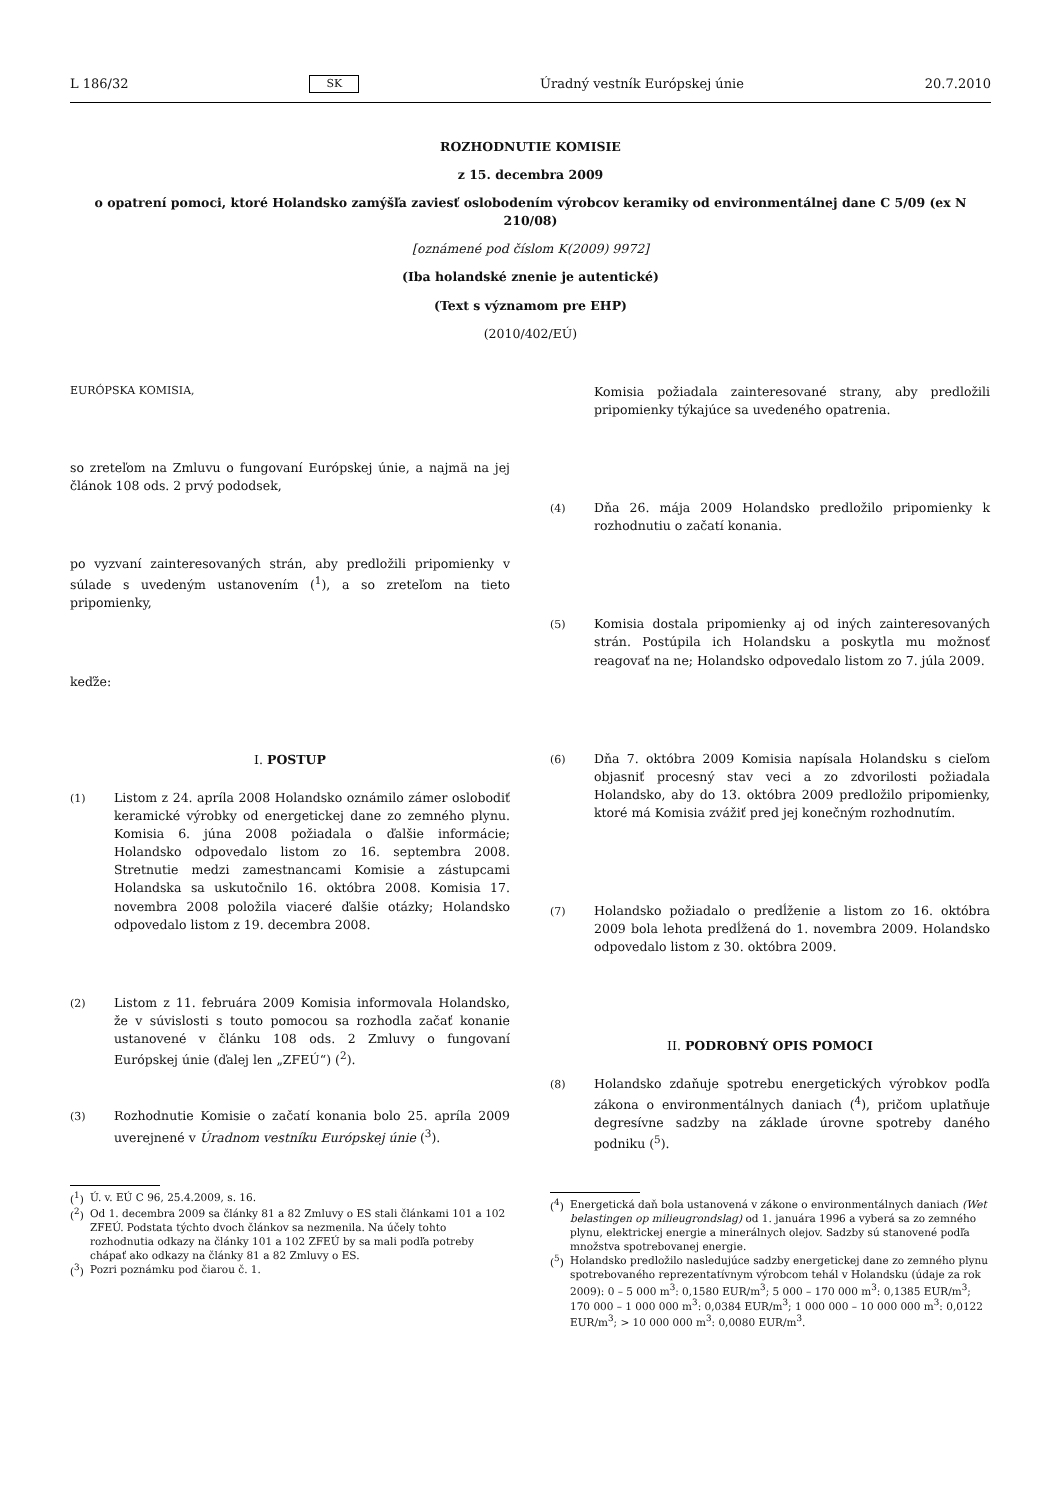L 186/32 SK Úradný vestník Európskej únie 20.7.2010
ROZHODNUTIE KOMISIE
z 15. decembra 2009
o opatrení pomoci, ktoré Holandsko zamýšľa zaviesť oslobodením výrobcov keramiky od environmentálnej dane C 5/09 (ex N 210/08)
[oznámené pod číslom K(2009) 9972]
(Iba holandské znenie je autentické)
(Text s významom pre EHP)
(2010/402/EÚ)
EURÓPSKA KOMISIA,
so zreteľom na Zmluvu o fungovaní Európskej únie, a najmä na jej článok 108 ods. 2 prvý pododsek,
po vyzvaní zainteresovaných strán, aby predložili pripomienky v súlade s uvedeným ustanovením (<sup>1</sup>), a so zreteľom na tieto pripomienky,
keďže:
I. POSTUP
(1) Listom z 24. apríla 2008 Holandsko oznámilo zámer oslobodiť keramické výrobky od energetickej dane zo zemného plynu. Komisia 6. júna 2008 požiadala o ďalšie informácie; Holandsko odpovedalo listom zo 16. septembra 2008. Stretnutie medzi zamestnancami Komisie a zástupcami Holandska sa uskutočnilo 16. októbra 2008. Komisia 17. novembra 2008 položila viaceré ďalšie otázky; Holandsko odpovedalo listom z 19. decembra 2008.
(2) Listom z 11. februára 2009 Komisia informovala Holandsko, že v súvislosti s touto pomocou sa rozhodla začať konanie ustanovené v článku 108 ods. 2 Zmluvy o fungovaní Európskej únie (ďalej len „ZFEÚ“) (<sup>2</sup>).
(3) Rozhodnutie Komisie o začatí konania bolo 25. apríla 2009 uverejnené v Úradnom vestníku Európskej únie (<sup>3</sup>).
(<sup>1</sup>) Ú. v. EÚ C 96, 25.4.2009, s. 16.
(<sup>2</sup>) Od 1. decembra 2009 sa články 81 a 82 Zmluvy o ES stali článkami 101 a 102 ZFEÚ. Podstata týchto dvoch článkov sa nezmenila. Na účely tohto rozhodnutia odkazy na články 101 a 102 ZFEÚ by sa mali podľa potreby chápať ako odkazy na články 81 a 82 Zmluvy o ES.
(<sup>3</sup>) Pozri poznámku pod čiarou č. 1.
Komisia požiadala zainteresované strany, aby predložili pripomienky týkajúce sa uvedeného opatrenia.
(4) Dňa 26. mája 2009 Holandsko predložilo pripomienky k rozhodnutiu o začatí konania.
(5) Komisia dostala pripomienky aj od iných zainteresovaných strán. Postúpila ich Holandsku a poskytla mu možnosť reagovať na ne; Holandsko odpovedalo listom zo 7. júla 2009.
(6) Dňa 7. októbra 2009 Komisia napísala Holandsku s cieľom objasniť procesný stav veci a zo zdvorilosti požiadala Holandsko, aby do 13. októbra 2009 predložilo pripomienky, ktoré má Komisia zvážiť pred jej konečným rozhodnutím.
(7) Holandsko požiadalo o predĺženie a listom zo 16. októbra 2009 bola lehota predĺžená do 1. novembra 2009. Holandsko odpovedalo listom z 30. októbra 2009.
II. PODROBNÝ OPIS POMOCI
(8) Holandsko zdaňuje spotrebu energetických výrobkov podľa zákona o environmentálnych daniach (<sup>4</sup>), pričom uplatňuje degresívne sadzby na základe úrovne spotreby daného podniku (<sup>5</sup>).
(<sup>4</sup>) Energetická daň bola ustanovená v zákone o environmentálnych daniach (Wet belastingen op milieugrondslag) od 1. januára 1996 a vyberá sa zo zemného plynu, elektrickej energie a minerálnych olejov. Sadzby sú stanovené podľa množstva spotrebovanej energie.
(<sup>5</sup>) Holandsko predložilo nasledujúce sadzby energetickej dane zo zemného plynu spotrebovaného reprezentatívnym výrobcom tehál v Holandsku (údaje za rok 2009): 0 – 5 000 m<sup>3</sup>: 0,1580 EUR/m<sup>3</sup>; 5 000 – 170 000 m<sup>3</sup>: 0,1385 EUR/m<sup>3</sup>; 170 000 – 1 000 000 m<sup>3</sup>: 0,0384 EUR/m<sup>3</sup>; 1 000 000 – 10 000 000 m<sup>3</sup>: 0,0122 EUR/m<sup>3</sup>; > 10 000 000 m<sup>3</sup>: 0,0080 EUR/m<sup>3</sup>.